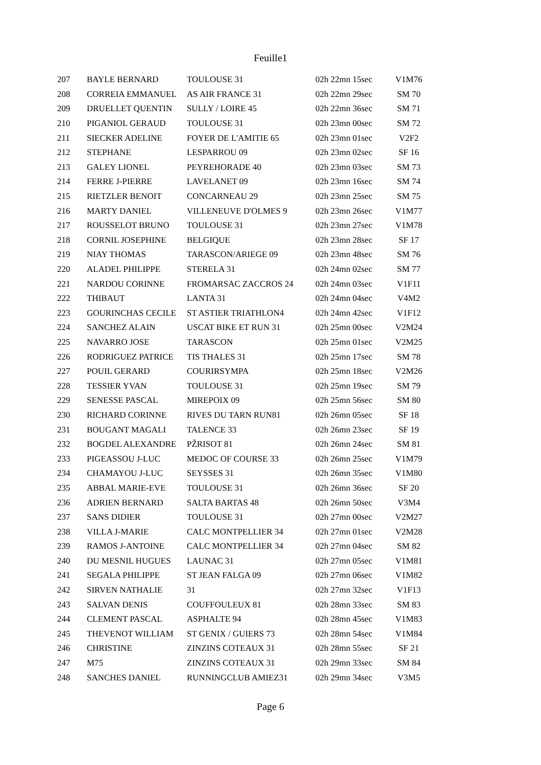Feuille1
| 207 | BAYLE BERNARD | TOULOUSE 31 | 02h 22mn 15sec | V1M76 |
| 208 | CORREIA EMMANUEL | AS AIR FRANCE 31 | 02h 22mn 29sec | SM 70 |
| 209 | DRUELLET QUENTIN | SULLY / LOIRE 45 | 02h 22mn 36sec | SM 71 |
| 210 | PIGANIOL GERAUD | TOULOUSE 31 | 02h 23mn 00sec | SM 72 |
| 211 | SIECKER ADELINE | FOYER DE L'AMITIE 65 | 02h 23mn 01sec | V2F2 |
| 212 | STEPHANE | LESPARROU 09 | 02h 23mn 02sec | SF 16 |
| 213 | GALEY LIONEL | PEYREHORADE 40 | 02h 23mn 03sec | SM 73 |
| 214 | FERRE J-PIERRE | LAVELANET 09 | 02h 23mn 16sec | SM 74 |
| 215 | RIETZLER BENOIT | CONCARNEAU 29 | 02h 23mn 25sec | SM 75 |
| 216 | MARTY DANIEL | VILLENEUVE D'OLMES 9 | 02h 23mn 26sec | V1M77 |
| 217 | ROUSSELOT BRUNO | TOULOUSE 31 | 02h 23mn 27sec | V1M78 |
| 218 | CORNIL JOSEPHINE | BELGIQUE | 02h 23mn 28sec | SF 17 |
| 219 | NIAY THOMAS | TARASCON/ARIEGE 09 | 02h 23mn 48sec | SM 76 |
| 220 | ALADEL PHILIPPE | STERELA 31 | 02h 24mn 02sec | SM 77 |
| 221 | NARDOU CORINNE | FROMARSAC ZACCROS 24 | 02h 24mn 03sec | V1F11 |
| 222 | THIBAUT | LANTA 31 | 02h 24mn 04sec | V4M2 |
| 223 | GOURINCHAS CECILE | ST ASTIER TRIATHLON4 | 02h 24mn 42sec | V1F12 |
| 224 | SANCHEZ ALAIN | USCAT BIKE ET RUN 31 | 02h 25mn 00sec | V2M24 |
| 225 | NAVARRO JOSE | TARASCON | 02h 25mn 01sec | V2M25 |
| 226 | RODRIGUEZ PATRICE | TIS THALES 31 | 02h 25mn 17sec | SM 78 |
| 227 | POUIL GERARD | COURIRSYMPA | 02h 25mn 18sec | V2M26 |
| 228 | TESSIER YVAN | TOULOUSE 31 | 02h 25mn 19sec | SM 79 |
| 229 | SENESSE PASCAL | MIREPOIX 09 | 02h 25mn 56sec | SM 80 |
| 230 | RICHARD CORINNE | RIVES DU TARN RUN81 | 02h 26mn 05sec | SF 18 |
| 231 | BOUGANT MAGALI | TALENCE 33 | 02h 26mn 23sec | SF 19 |
| 232 | BOGDEL ALEXANDRE | PŽRISOT 81 | 02h 26mn 24sec | SM 81 |
| 233 | PIGEASSOU J-LUC | MEDOC OF COURSE 33 | 02h 26mn 25sec | V1M79 |
| 234 | CHAMAYOU J-LUC | SEYSSES 31 | 02h 26mn 35sec | V1M80 |
| 235 | ABBAL MARIE-EVE | TOULOUSE 31 | 02h 26mn 36sec | SF 20 |
| 236 | ADRIEN BERNARD | SALTA BARTAS 48 | 02h 26mn 50sec | V3M4 |
| 237 | SANS DIDIER | TOULOUSE 31 | 02h 27mn 00sec | V2M27 |
| 238 | VILLA J-MARIE | CALC MONTPELLIER 34 | 02h 27mn 01sec | V2M28 |
| 239 | RAMOS J-ANTOINE | CALC MONTPELLIER 34 | 02h 27mn 04sec | SM 82 |
| 240 | DU MESNIL HUGUES | LAUNAC 31 | 02h 27mn 05sec | V1M81 |
| 241 | SEGALA PHILIPPE | ST JEAN FALGA 09 | 02h 27mn 06sec | V1M82 |
| 242 | SIRVEN NATHALIE | 31 | 02h 27mn 32sec | V1F13 |
| 243 | SALVAN DENIS | COUFFOULEUX 81 | 02h 28mn 33sec | SM 83 |
| 244 | CLEMENT PASCAL | ASPHALTE 94 | 02h 28mn 45sec | V1M83 |
| 245 | THEVENOT WILLIAM | ST GENIX / GUIERS 73 | 02h 28mn 54sec | V1M84 |
| 246 | CHRISTINE | ZINZINS COTEAUX 31 | 02h 28mn 55sec | SF 21 |
| 247 | M75 | ZINZINS COTEAUX 31 | 02h 29mn 33sec | SM 84 |
| 248 | SANCHES DANIEL | RUNNINGCLUB AMIEZ31 | 02h 29mn 34sec | V3M5 |
Page 6